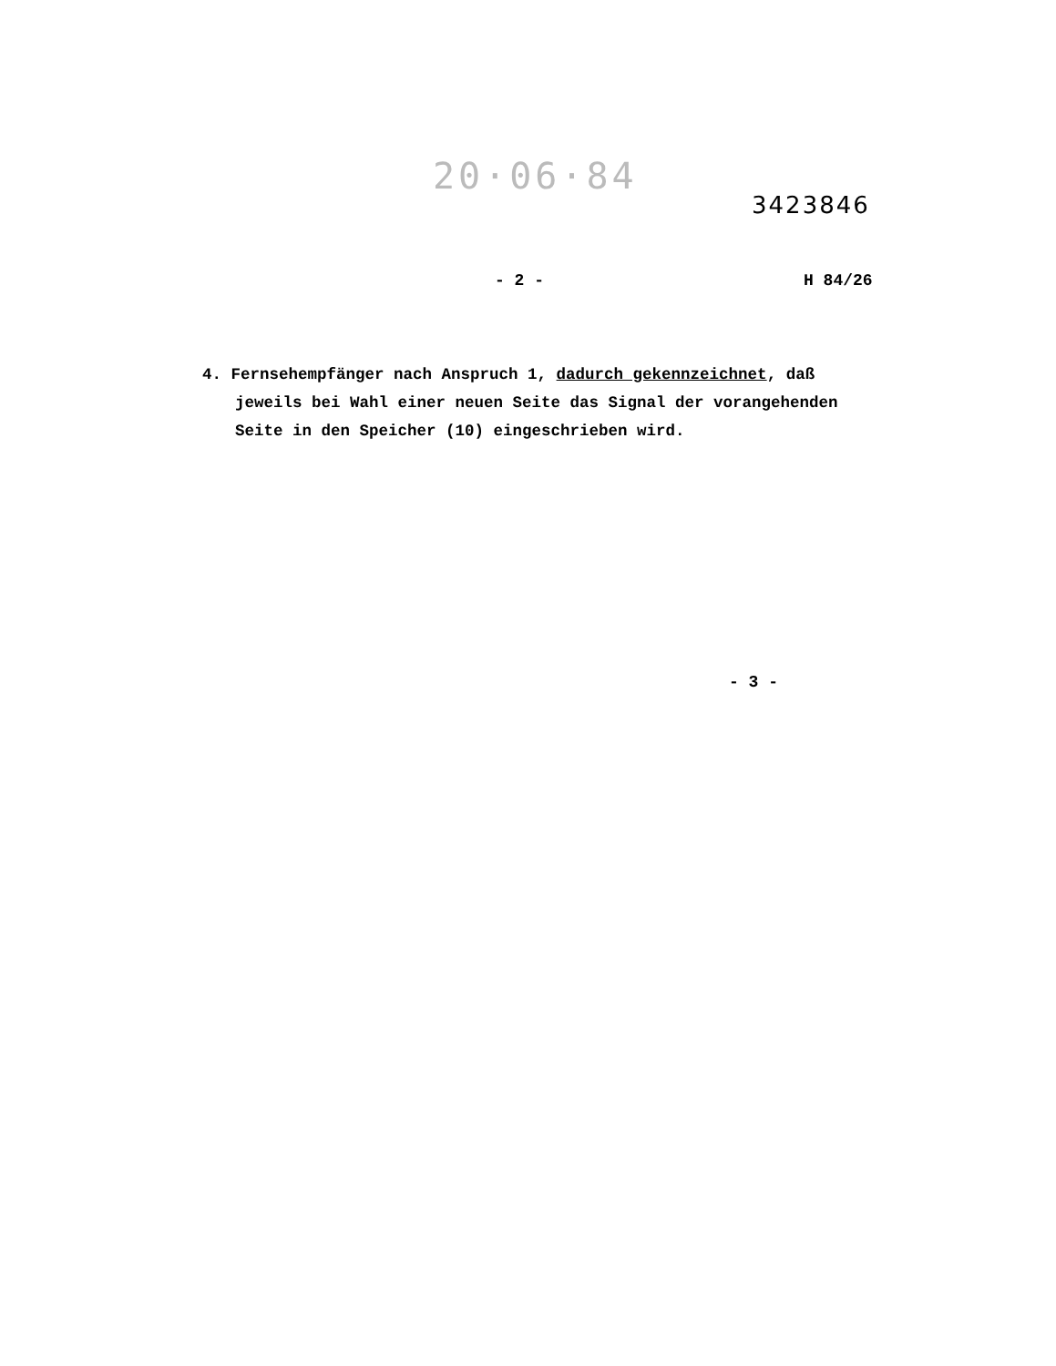20·06·84
3423846
- 2 - H 84/26
4. Fernsehempfänger nach Anspruch 1, dadurch gekennzeichnet, daß jeweils bei Wahl einer neuen Seite das Signal der vorangehenden Seite in den Speicher (10) eingeschrieben wird.
- 3 -